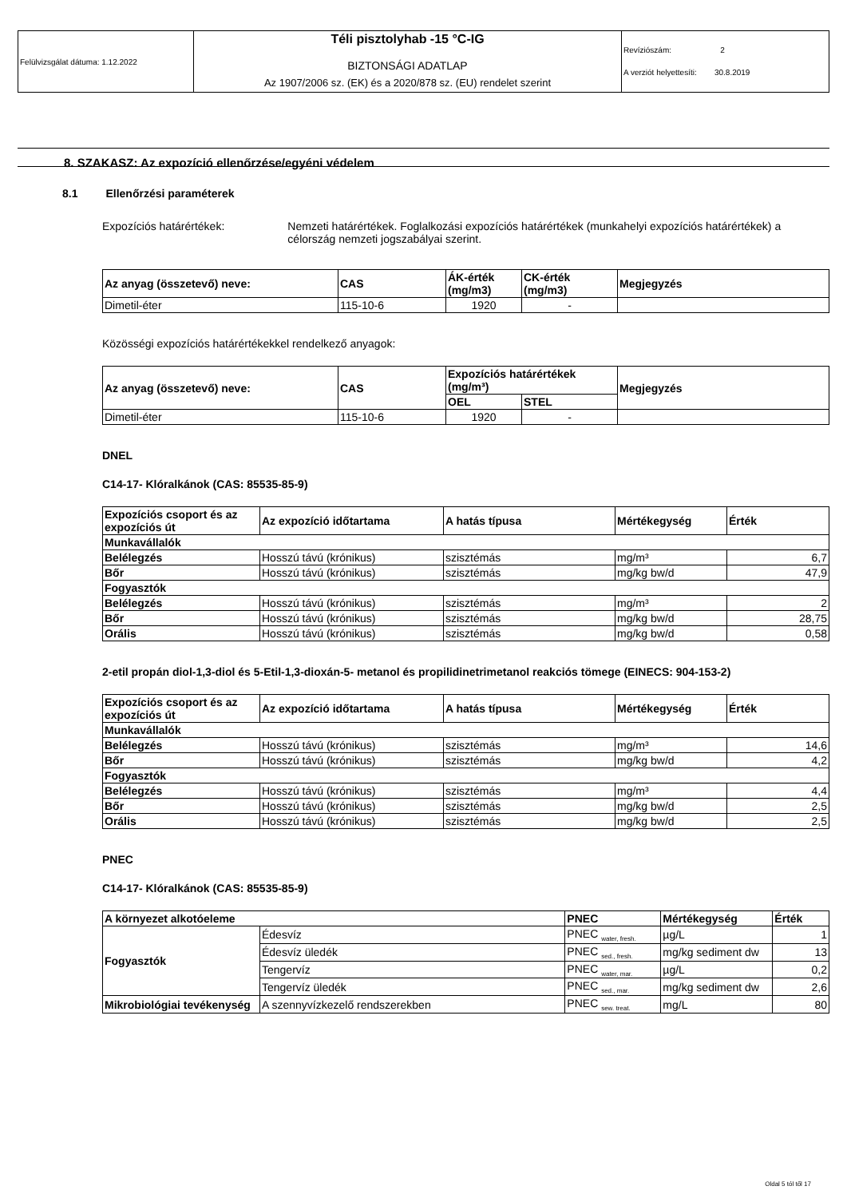| Felülvizsgálat dátuma: 1.12.2022 | Téli pisztolyhab -15 °C-IG BIZTONSÁGI ADATLAP | Revíziószám: 2 A verziót helyettesíti: 30.8.2019 |
| | Az 1907/2006 sz. (EK) és a 2020/878 sz. (EU) rendelet szerint | |
8. SZAKASZ: Az expozíció ellenőrzése/egyéni védelem
8.1 Ellenőrzési paraméterek
Expozíciós határértékek: Nemzeti határértékek. Foglalkozási expozíciós határértékek (munkahelyi expozíciós határértékek) a célország nemzeti jogszabályai szerint.
| Az anyag (összetevő) neve: | CAS | ÁK-érték (mg/m3) | CK-érték (mg/m3) | Megjegyzés |
| --- | --- | --- | --- | --- |
| Dimetil-éter | 115-10-6 | 1920 | - | |
Közösségi expozíciós határértékekkel rendelkező anyagok:
| Az anyag (összetevő) neve: | CAS | Expozíciós határértékek (mg/m³) | | Megjegyzés |
| --- | --- | --- | --- | --- |
| | | OEL | STEL | |
| Dimetil-éter | 115-10-6 | 1920 | - | |
DNEL
C14-17- Klóralkánok (CAS: 85535-85-9)
| Expozíciós csoport és az expozíciós út | Az expozíció időtartama | A hatás típusa | Mértékegység | Érték |
| --- | --- | --- | --- | --- |
| Munkavállalók | | | | |
| Belélegzés | Hosszú távú (krónikus) | szisztémás | mg/m³ | 6,7 |
| Bőr | Hosszú távú (krónikus) | szisztémás | mg/kg bw/d | 47,9 |
| Fogyasztók | | | | |
| Belélegzés | Hosszú távú (krónikus) | szisztémás | mg/m³ | 2 |
| Bőr | Hosszú távú (krónikus) | szisztémás | mg/kg bw/d | 28,75 |
| Orális | Hosszú távú (krónikus) | szisztémás | mg/kg bw/d | 0,58 |
2-etil propán diol-1,3-diol és 5-Etil-1,3-dioxán-5- metanol és propilidinetrimetanol reakciós tömege (EINECS: 904-153-2)
| Expozíciós csoport és az expozíciós út | Az expozíció időtartama | A hatás típusa | Mértékegység | Érték |
| --- | --- | --- | --- | --- |
| Munkavállalók | | | | |
| Belélegzés | Hosszú távú (krónikus) | szisztémás | mg/m³ | 14,6 |
| Bőr | Hosszú távú (krónikus) | szisztémás | mg/kg bw/d | 4,2 |
| Fogyasztók | | | | |
| Belélegzés | Hosszú távú (krónikus) | szisztémás | mg/m³ | 4,4 |
| Bőr | Hosszú távú (krónikus) | szisztémás | mg/kg bw/d | 2,5 |
| Orális | Hosszú távú (krónikus) | szisztémás | mg/kg bw/d | 2,5 |
PNEC
C14-17- Klóralkánok (CAS: 85535-85-9)
| A környezet alkotóeleme | | PNEC | Mértékegység | Érték |
| --- | --- | --- | --- | --- |
| Fogyasztók | Édesvíz | PNEC <sub>water, fresh.</sub> | µg/L | 1 |
| | Édesvíz üledék | PNEC <sub>sed., fresh.</sub> | mg/kg sediment dw | 13 |
| | Tengervíz | PNEC <sub>water, mar.</sub> | µg/L | 0,2 |
| | Tengervíz üledék | PNEC <sub>sed., mar.</sub> | mg/kg sediment dw | 2,6 |
| Mikrobiológiai tevékenység | A szennyvízkezelő rendszerekben | PNEC <sub>sew. treat.</sub> | mg/L | 80 |
Oldal 5 tól től 17